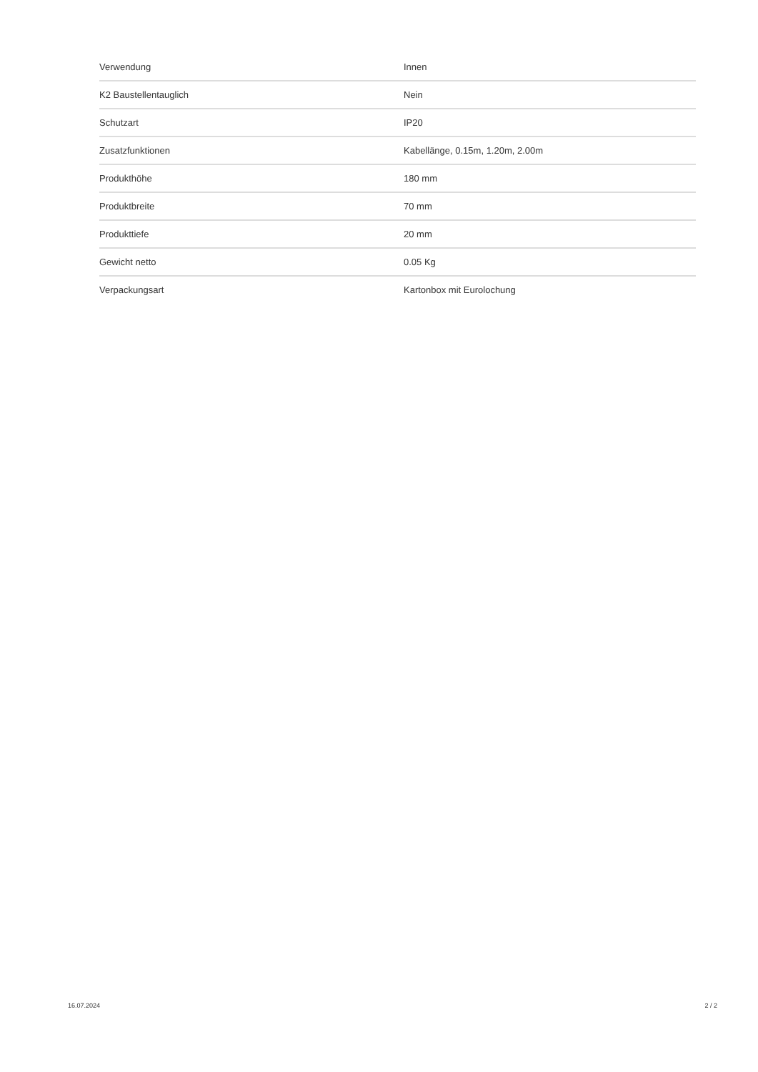| Verwendung | Innen |
| K2 Baustellentauglich | Nein |
| Schutzart | IP20 |
| Zusatzfunktionen | Kabellänge, 0.15m, 1.20m, 2.00m |
| Produkthöhe | 180 mm |
| Produktbreite | 70 mm |
| Produkttiefe | 20 mm |
| Gewicht netto | 0.05 Kg |
| Verpackungsart | Kartonbox mit Eurolochung |
16.07.2024 2 / 2